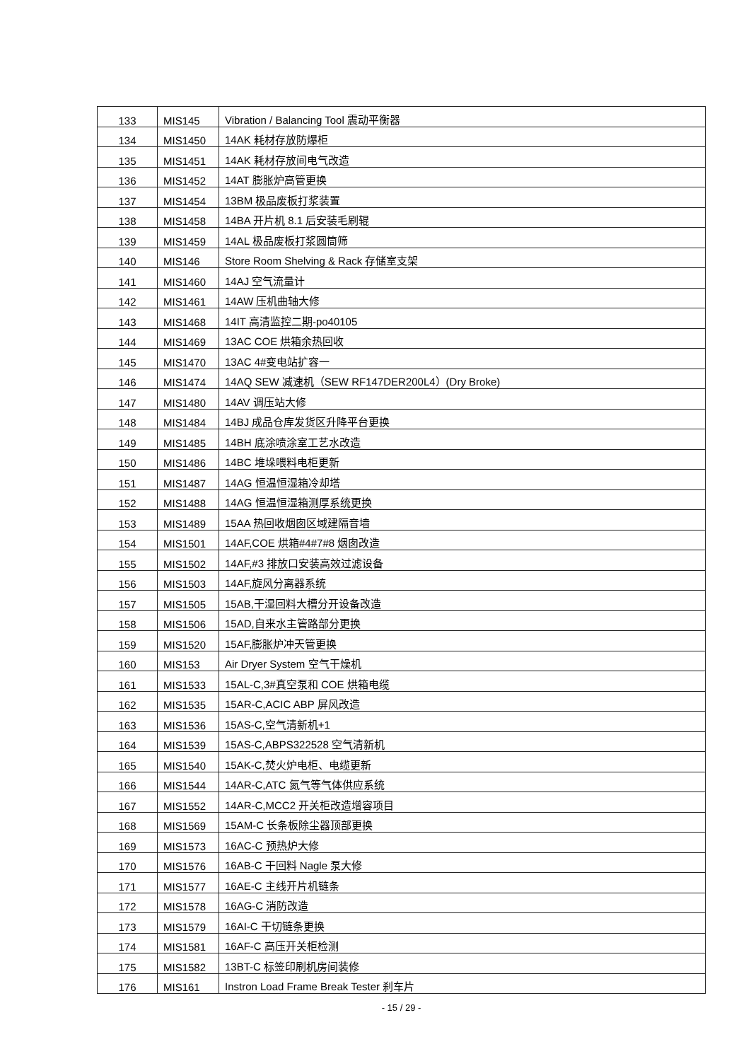| 133 | MIS145 | Vibration / Balancing Tool 震动平衡器 |
| 134 | MIS1450 | 14AK 耗材存放防爆柜 |
| 135 | MIS1451 | 14AK 耗材存放间电气改造 |
| 136 | MIS1452 | 14AT 膨胀炉高管更换 |
| 137 | MIS1454 | 13BM 极品废板打浆装置 |
| 138 | MIS1458 | 14BA 开片机 8.1 后安装毛刷辊 |
| 139 | MIS1459 | 14AL 极品废板打浆圆筒筛 |
| 140 | MIS146 | Store Room Shelving & Rack 存储室支架 |
| 141 | MIS1460 | 14AJ 空气流量计 |
| 142 | MIS1461 | 14AW 压机曲轴大修 |
| 143 | MIS1468 | 14IT 高清监控二期-po40105 |
| 144 | MIS1469 | 13AC COE 烘箱余热回收 |
| 145 | MIS1470 | 13AC 4#变电站扩容一 |
| 146 | MIS1474 | 14AQ SEW 减速机（SEW RF147DER200L4）(Dry Broke) |
| 147 | MIS1480 | 14AV 调压站大修 |
| 148 | MIS1484 | 14BJ 成品仓库发货区升降平台更换 |
| 149 | MIS1485 | 14BH 底涂喷涂室工艺水改造 |
| 150 | MIS1486 | 14BC 堆垛喂料电柜更新 |
| 151 | MIS1487 | 14AG 恒温恒湿箱冷却塔 |
| 152 | MIS1488 | 14AG 恒温恒湿箱测厚系统更换 |
| 153 | MIS1489 | 15AA 热回收烟囱区域建隔音墙 |
| 154 | MIS1501 | 14AF,COE 烘箱#4#7#8 烟囱改造 |
| 155 | MIS1502 | 14AF,#3 排放口安装高效过滤设备 |
| 156 | MIS1503 | 14AF,旋风分离器系统 |
| 157 | MIS1505 | 15AB,干湿回料大槽分开设备改造 |
| 158 | MIS1506 | 15AD,自来水主管路部分更换 |
| 159 | MIS1520 | 15AF,膨胀炉冲天管更换 |
| 160 | MIS153 | Air Dryer System 空气干燥机 |
| 161 | MIS1533 | 15AL-C,3#真空泵和 COE 烘箱电缆 |
| 162 | MIS1535 | 15AR-C,ACIC ABP 屏风改造 |
| 163 | MIS1536 | 15AS-C,空气清新机+1 |
| 164 | MIS1539 | 15AS-C,ABPS322528 空气清新机 |
| 165 | MIS1540 | 15AK-C,焚火炉电柜、电缆更新 |
| 166 | MIS1544 | 14AR-C,ATC 氮气等气体供应系统 |
| 167 | MIS1552 | 14AR-C,MCC2 开关柜改造增容项目 |
| 168 | MIS1569 | 15AM-C 长条板除尘器顶部更换 |
| 169 | MIS1573 | 16AC-C 预热炉大修 |
| 170 | MIS1576 | 16AB-C 干回料 Nagle 泵大修 |
| 171 | MIS1577 | 16AE-C 主线开片机链条 |
| 172 | MIS1578 | 16AG-C 消防改造 |
| 173 | MIS1579 | 16AI-C 干切链条更换 |
| 174 | MIS1581 | 16AF-C 高压开关柜检测 |
| 175 | MIS1582 | 13BT-C 标签印刷机房间装修 |
| 176 | MIS161 | Instron Load Frame Break Tester 刹车片 |
- 15 / 29 -